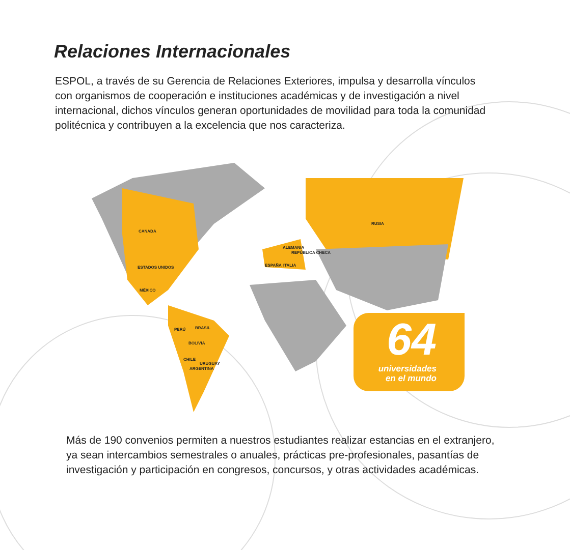Relaciones Internacionales
ESPOL, a través de su Gerencia de Relaciones Exteriores, impulsa y desarrolla vínculos con organismos de cooperación e instituciones académicas y de investigación a nivel internacional, dichos vínculos generan oportunidades de movilidad para toda la comunidad politécnica y contribuyen a la excelencia que nos caracteriza.
CANADA
ESTADOS UNIDOS
MÉXICO
BRASIL PERÚ
BOLIVIA
CHILE
URUGUAY
ARGENTINA
RUSIA
ALEMANIA
ESPAÑA ITALIA
REPÚBLICA CHECA
64
universidades
en el mundo
Más de 190 convenios permiten a nuestros estudiantes realizar estancias en el extranjero, ya sean intercambios semestrales o anuales, prácticas pre-profesionales, pasantías de investigación y participación en congresos, concursos, y otras actividades académicas.